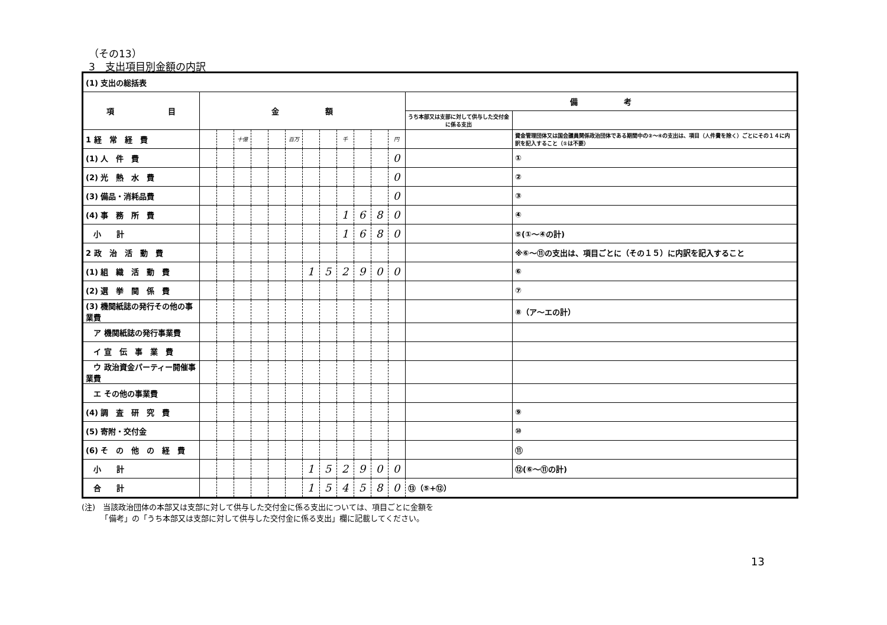（その13）
3　支出項目別金額の内訳
| (1) 支出の総括表 | | | | | | | | | | | | | | |
| 項 目 | 金 額 | | | | | | | | | | | | 備 考 | |
| | | | | | | | | | | | | | うち本部又は支部に対して供与した交付金に係る支出 | |
| 1 経 常 経 費 | | | 十億 | | | 百万 | | | 千 | | | 円 | | 資金管理団体又は国会議員関係政治団体である期間中の②～④の支出は、項目（人件費を除く）ごとにその１４に内訳を記入すること（①は不要） |
| (1) 人 件 費 | | | | | | | | | | | | 0 | | ① |
| (2) 光 熱 水 費 | | | | | | | | | | | | 0 | | ② |
| (3) 備品・消耗品費 | | | | | | | | | | | | 0 | | ③ |
| (4) 事 務 所 費 | | | | | | | | | 1 | 6 | 8 | 0 | | ④ |
| 小 計 | | | | | | | | | 1 | 6 | 8 | 0 | | ⑤(①～④の計) |
| 2 政 治 活 動 費 | | | | | | | | | | | | | | ※⑥～⑪の支出は、項目ごとに（その１５）に内訳を記入すること |
| (1) 組 織 活 動 費 | | | | | | | 1 | 5 | 2 | 9 | 0 | 0 | | ⑥ |
| (2) 選 挙 関 係 費 | | | | | | | | | | | | | | ⑦ |
| (3) 機関紙誌の発行その他の事業費 | | | | | | | | | | | | | | ⑧（ア～エの計） |
| ア 機関紙誌の発行事業費 | | | | | | | | | | | | | | |
| イ 宣 伝 事 業 費 | | | | | | | | | | | | | | |
| ウ 政治資金パーティー開催事業費 | | | | | | | | | | | | | | |
| エ その他の事業費 | | | | | | | | | | | | | | |
| (4) 調 査 研 究 費 | | | | | | | | | | | | | | ⑨ |
| (5) 寄附・交付金 | | | | | | | | | | | | | | ⑩ |
| (6) そ の 他 の 経 費 | | | | | | | | | | | | | | ⑪ |
| 小 計 | | | | | | | 1 | 5 | 2 | 9 | 0 | 0 | | ⑫(⑥～⑪の計) |
| 合 計 | | | | | | | 1 | 5 | 4 | 5 | 8 | 0 | ⑬（⑤+⑫） | |
(注)　当該政治団体の本部又は支部に対して供与した交付金に係る支出については、項目ごとに金額を
　　　「備考」の「うち本部又は支部に対して供与した交付金に係る支出」欄に記載してください。
13